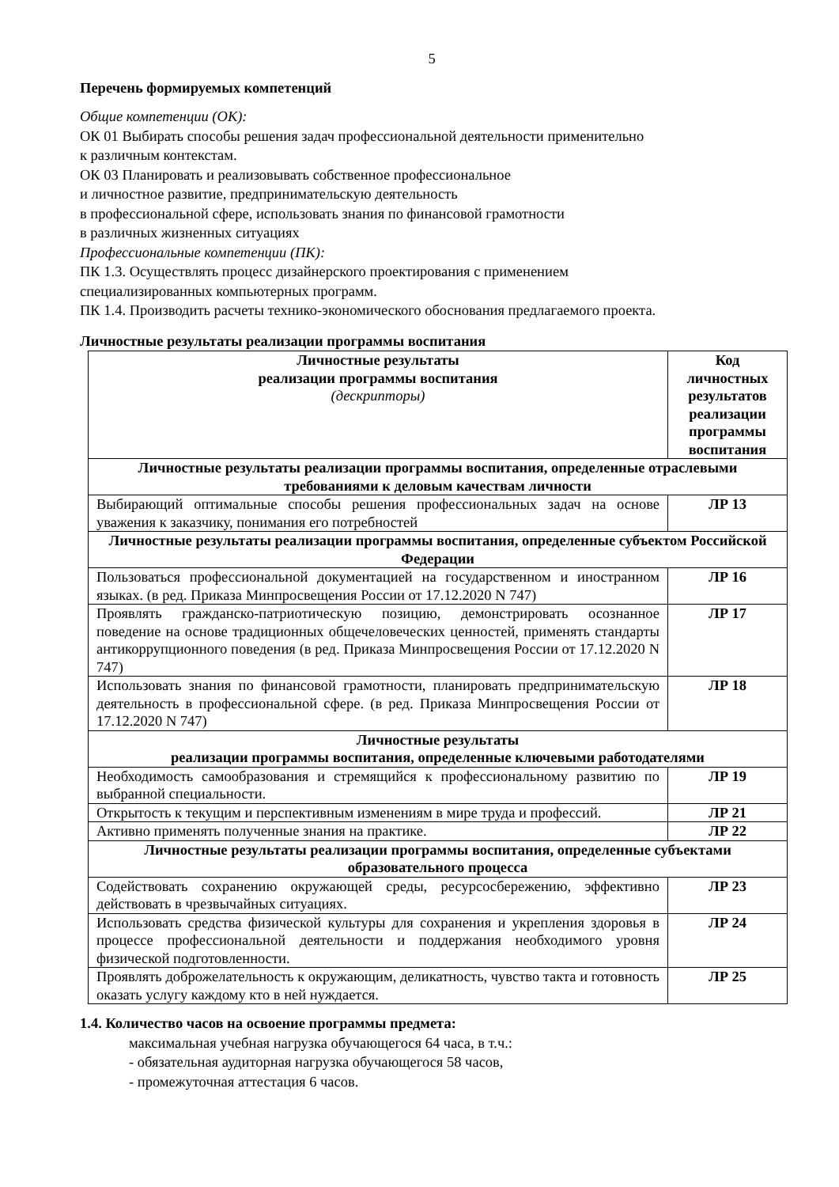5
Перечень формируемых компетенций
Общие компетенции (ОК):
ОК 01 Выбирать способы решения задач профессиональной деятельности применительно
к различным контекстам.
ОК 03 Планировать и реализовывать собственное профессиональное
и личностное развитие, предпринимательскую деятельность
в профессиональной сфере, использовать знания по финансовой грамотности
в различных жизненных ситуациях
Профессиональные компетенции (ПК):
ПК 1.3. Осуществлять процесс дизайнерского проектирования с применением
специализированных компьютерных программ.
ПК 1.4. Производить расчеты технико-экономического обоснования предлагаемого проекта.
Личностные результаты реализации программы воспитания
| Личностные результаты реализации программы воспитания (дескрипторы) | Код личностных результатов реализации программы воспитания |
| --- | --- |
| Личностные результаты реализации программы воспитания, определенные отраслевыми требованиями к деловым качествам личности | |
| Выбирающий оптимальные способы решения профессиональных задач на основе уважения к заказчику, понимания его потребностей | ЛР 13 |
| Личностные результаты реализации программы воспитания, определенные субъектом Российской Федерации | |
| Пользоваться профессиональной документацией на государственном и иностранном языках. (в ред. Приказа Минпросвещения России от 17.12.2020 N 747) | ЛР 16 |
| Проявлять гражданско-патриотическую позицию, демонстрировать осознанное поведение на основе традиционных общечеловеческих ценностей, применять стандарты антикоррупционного поведения (в ред. Приказа Минпросвещения России от 17.12.2020 N 747) | ЛР 17 |
| Использовать знания по финансовой грамотности, планировать предпринимательскую деятельность в профессиональной сфере. (в ред. Приказа Минпросвещения России от 17.12.2020 N 747) | ЛР 18 |
| Личностные результаты реализации программы воспитания, определенные ключевыми работодателями | |
| Необходимость самообразования и стремящийся к профессиональному развитию по выбранной специальности. | ЛР 19 |
| Открытость к текущим и перспективным изменениям в мире труда и профессий. | ЛР 21 |
| Активно применять полученные знания на практике. | ЛР 22 |
| Личностные результаты реализации программы воспитания, определенные субъектами образовательного процесса | |
| Содействовать сохранению окружающей среды, ресурсосбережению, эффективно действовать в чрезвычайных ситуациях. | ЛР 23 |
| Использовать средства физической культуры для сохранения и укрепления здоровья в процессе профессиональной деятельности и поддержания необходимого уровня физической подготовленности. | ЛР 24 |
| Проявлять доброжелательность к окружающим, деликатность, чувство такта и готовность оказать услугу каждому кто в ней нуждается. | ЛР 25 |
1.4. Количество часов на освоение программы предмета:
максимальная учебная нагрузка обучающегося 64 часа, в т.ч.:
- обязательная аудиторная нагрузка обучающегося 58 часов,
- промежуточная аттестация 6 часов.